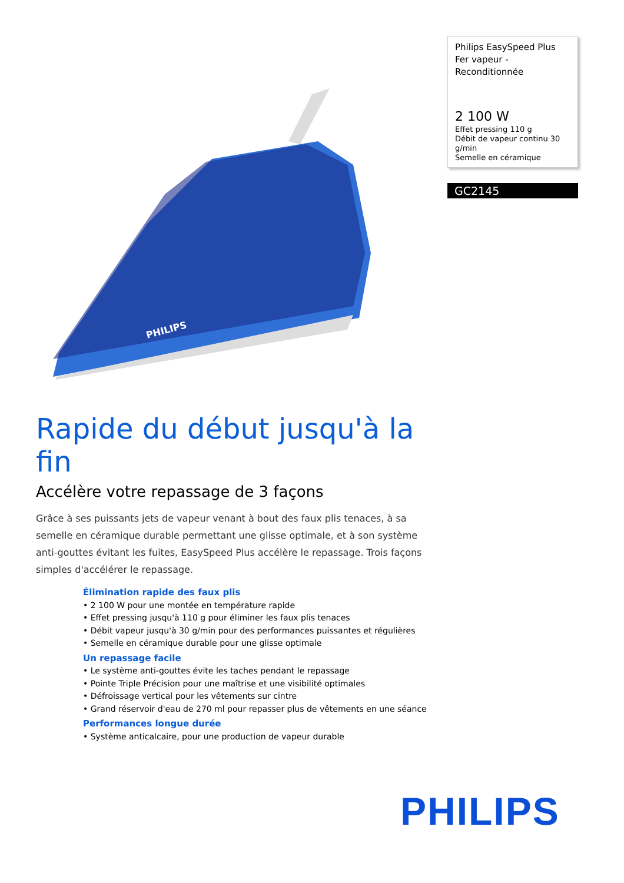PHILIPS
Philips EasySpeed Plus
Fer vapeur -
Reconditionnée
2 100 W
Effet pressing 110 g
Débit de vapeur continu 30 g/min
Semelle en céramique
GC2145
Rapide du début jusqu'à la fin
Accélère votre repassage de 3 façons
Grâce à ses puissants jets de vapeur venant à bout des faux plis tenaces, à sa semelle en céramique durable permettant une glisse optimale, et à son système anti-gouttes évitant les fuites, EasySpeed Plus accélère le repassage. Trois façons simples d'accélérer le repassage.
Élimination rapide des faux plis
• 2 100 W pour une montée en température rapide
• Effet pressing jusqu'à 110 g pour éliminer les faux plis tenaces
• Débit vapeur jusqu'à 30 g/min pour des performances puissantes et régulières
• Semelle en céramique durable pour une glisse optimale
Un repassage facile
• Le système anti-gouttes évite les taches pendant le repassage
• Pointe Triple Précision pour une maîtrise et une visibilité optimales
• Défroissage vertical pour les vêtements sur cintre
• Grand réservoir d'eau de 270 ml pour repasser plus de vêtements en une séance
Performances longue durée
• Système anticalcaire, pour une production de vapeur durable
PHILIPS